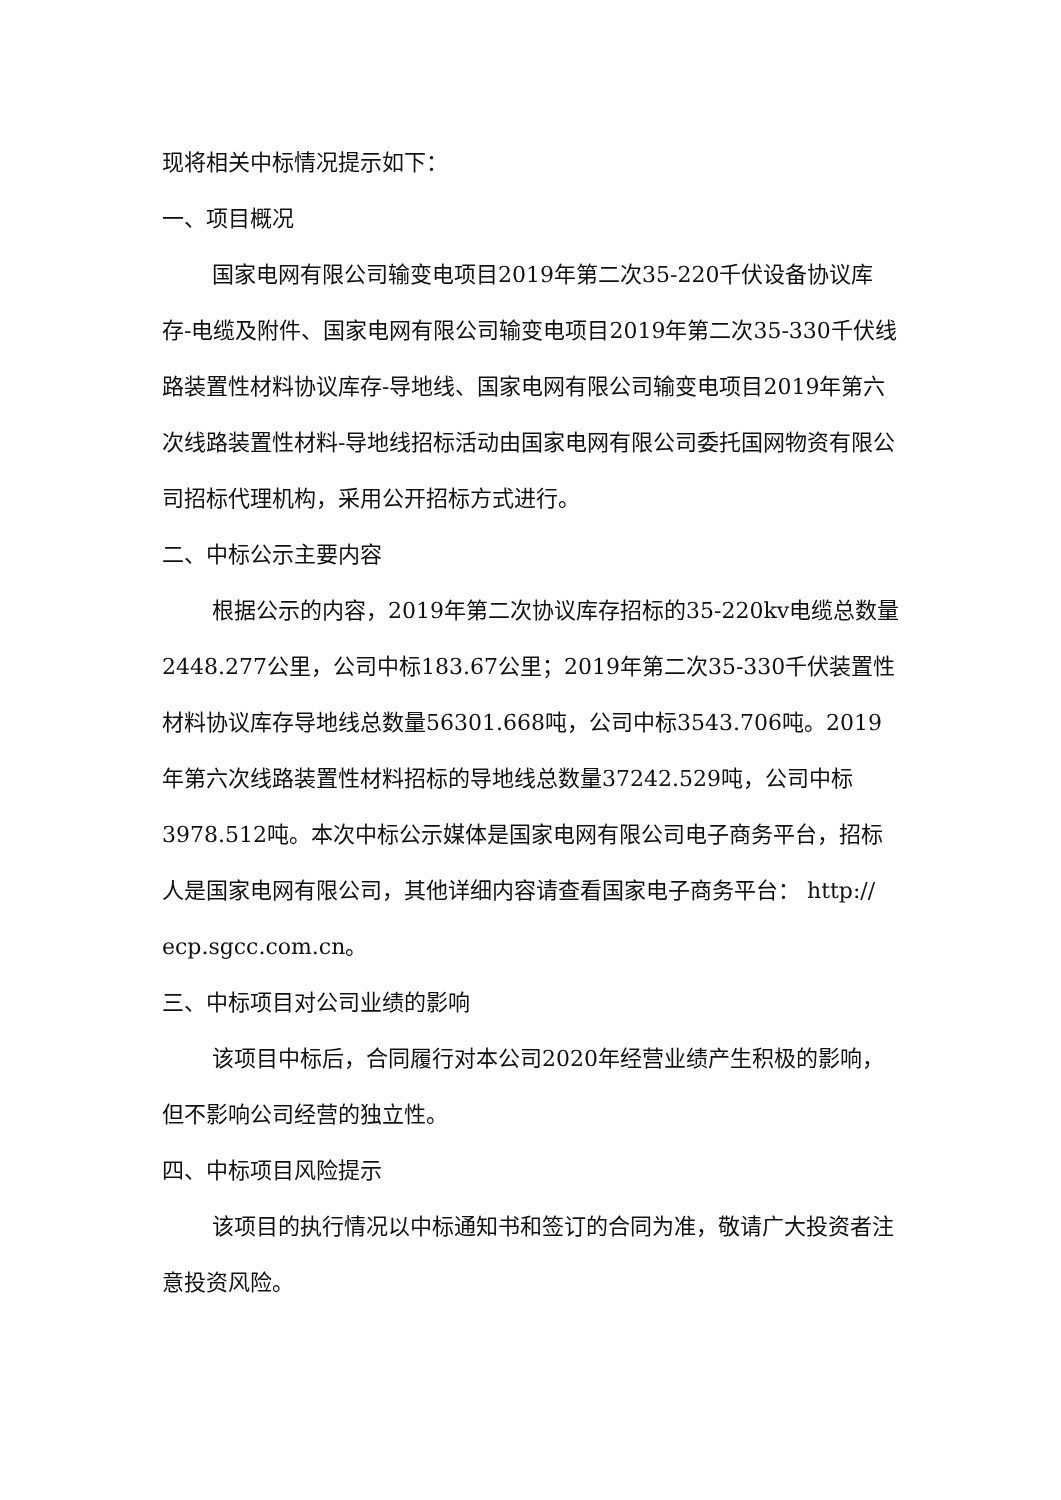现将相关中标情况提示如下：
一、项目概况
国家电网有限公司输变电项目2019年第二次35-220千伏设备协议库存-电缆及附件、国家电网有限公司输变电项目2019年第二次35-330千伏线路装置性材料协议库存-导地线、国家电网有限公司输变电项目2019年第六次线路装置性材料-导地线招标活动由国家电网有限公司委托国网物资有限公司招标代理机构，采用公开招标方式进行。
二、中标公示主要内容
根据公示的内容，2019年第二次协议库存招标的35-220kv电缆总数量2448.277公里，公司中标183.67公里；2019年第二次35-330千伏装置性材料协议库存导地线总数量56301.668吨，公司中标3543.706吨。2019年第六次线路装置性材料招标的导地线总数量37242.529吨，公司中标3978.512吨。本次中标公示媒体是国家电网有限公司电子商务平台，招标人是国家电网有限公司，其他详细内容请查看国家电子商务平台： http:// ecp.sgcc.com.cn。
三、中标项目对公司业绩的影响
该项目中标后，合同履行对本公司2020年经营业绩产生积极的影响， 但不影响公司经营的独立性。
四、中标项目风险提示
该项目的执行情况以中标通知书和签订的合同为准，敬请广大投资者注意投资风险。